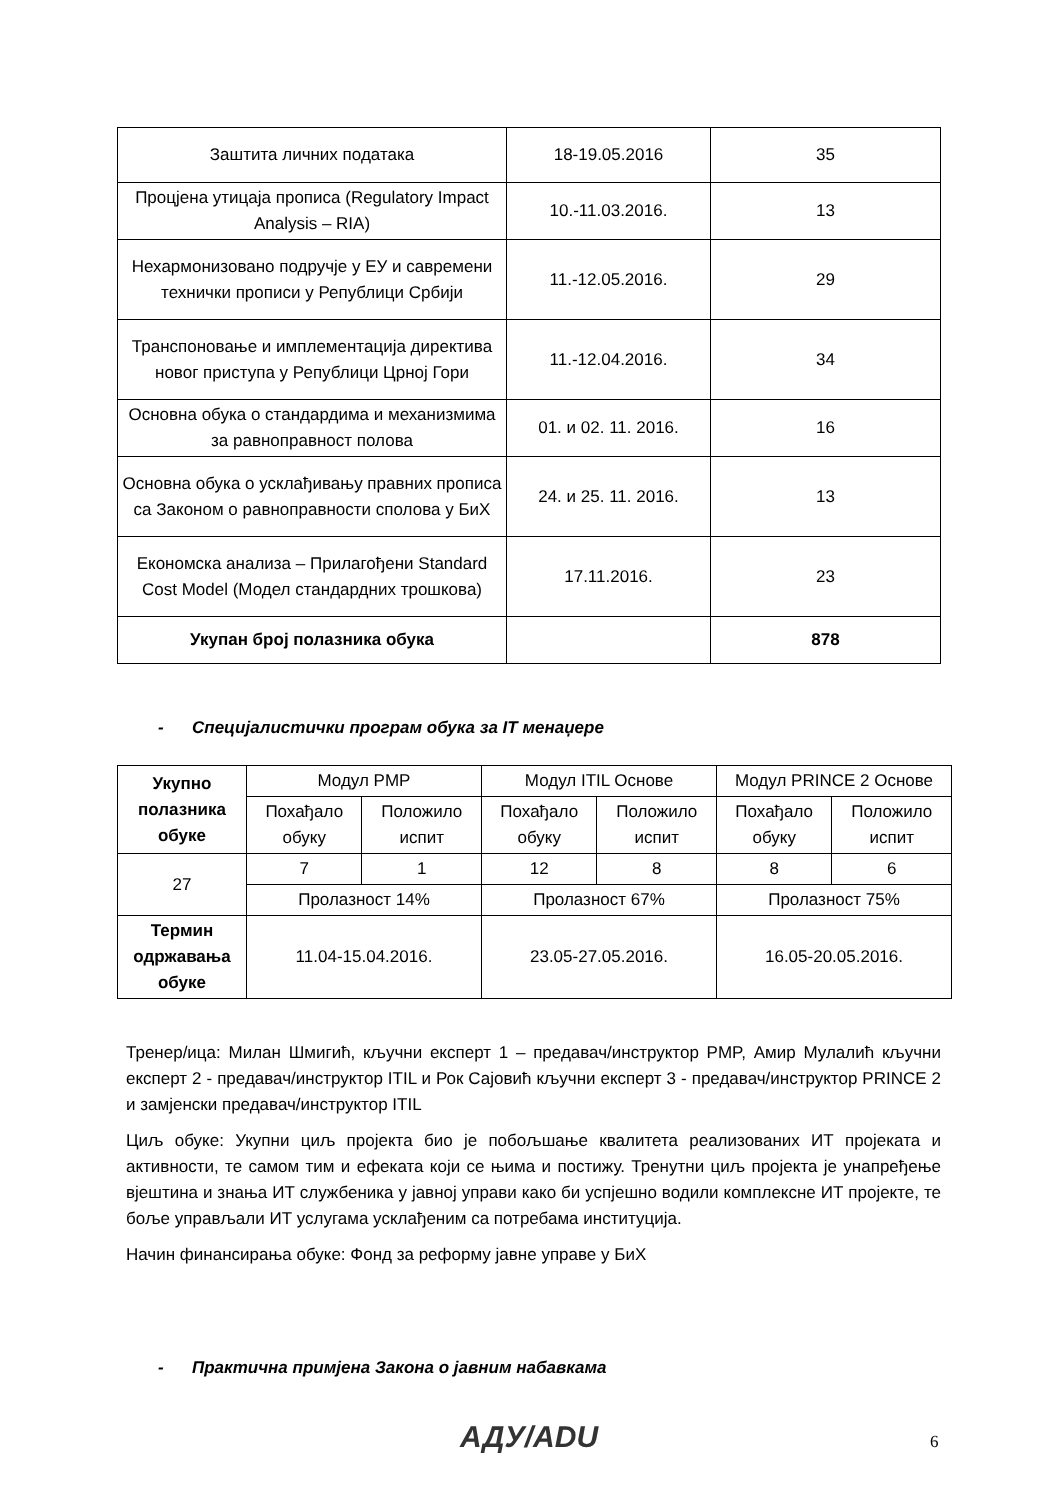| Заштита личних података | 18-19.05.2016 | 35 |
| Процјена утицаја прописа (Regulatory Impact Analysis – RIA) | 10.-11.03.2016. | 13 |
| Нехармонизовано подручје у ЕУ и савремени технички прописи у Републици Србији | 11.-12.05.2016. | 29 |
| Транспоновање и имплементација директива новог приступа у Републици Црној Гори | 11.-12.04.2016. | 34 |
| Основна обука о стандардима и механизмима за равноправност полова | 01. и 02. 11. 2016. | 16 |
| Основна обука о усклађивању правних прописа са Законом о равноправности сполова у БиХ | 24. и 25. 11. 2016. | 13 |
| Економска анализа – Прилагођени Standard Cost Model (Модел стандардних трошкова) | 17.11.2016. | 23 |
| Укупан број полазника обука | | 878 |
- Специјалистички програм обука за IT менаџере
| Укупно полазника обуке | Модул PMP | | Модул ITIL Основе | | Модул PRINCE 2 Основе | |
| --- | --- | --- | --- | --- | --- | --- |
| | Похађало обуку | Положило испит | Похађало обуку | Положило испит | Похађало обуку | Положило испит |
| 27 | 7 | 1 | 12 | 8 | 8 | 6 |
| | Пролазност 14% | | Пролазност 67% | | Пролазност 75% | |
| Термин одржавања обуке | 11.04-15.04.2016. | | 23.05-27.05.2016. | | 16.05-20.05.2016. | |
Тренер/ица: Милан Шмигић, кључни експерт 1 – предавач/инструктор PMP, Амир Мулалић кључни експерт 2 - предавач/инструктор ITIL и Рок Сајовић кључни експерт 3 - предавач/инструктор PRINCE 2 и замјенски предавач/инструктор ITIL
Циљ обуке: Укупни циљ пројекта био је побољшање квалитета реализованих ИТ пројеката и активности, те самом тим и ефеката који се њима и постижу. Тренутни циљ пројекта је унапређење вјештина и знања ИТ службеника у јавној управи како би успјешно водили комплексне ИТ пројекте, те боље управљали ИТ услугама усклађеним са потребама институција.
Начин финансирања обуке: Фонд за реформу јавне управе у БиХ
- Практична примјена Закона о јавним набавкама
АДУ/ADU 6